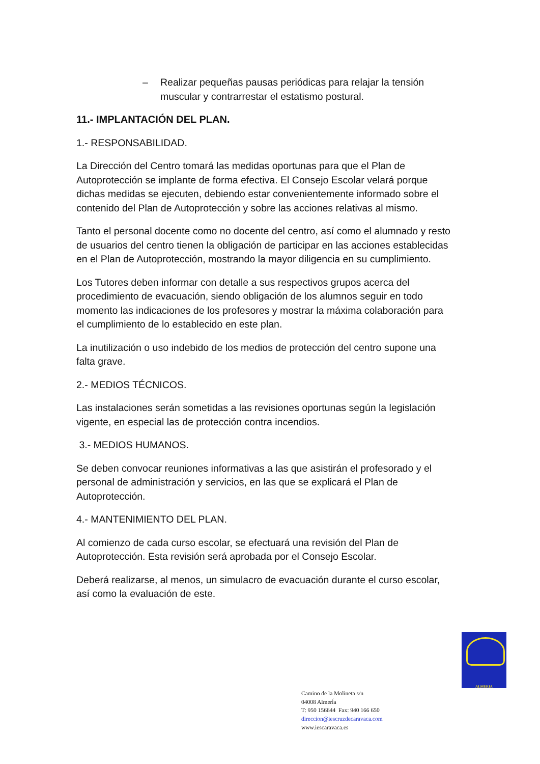– Realizar pequeñas pausas periódicas para relajar la tensión muscular y contrarrestar el estatismo postural.
11.- IMPLANTACIÓN DEL PLAN.
1.- RESPONSABILIDAD.
La Dirección del Centro tomará las medidas oportunas para que el Plan de Autoprotección se implante de forma efectiva. El Consejo Escolar velará porque dichas medidas se ejecuten, debiendo estar convenientemente informado sobre el contenido del Plan de Autoprotección y sobre las acciones relativas al mismo.
Tanto el personal docente como no docente del centro, así como el alumnado y resto de usuarios del centro tienen la obligación de participar en las acciones establecidas en el Plan de Autoprotección, mostrando la mayor diligencia en su cumplimiento.
Los Tutores deben informar con detalle a sus respectivos grupos acerca del procedimiento de evacuación, siendo obligación de los alumnos seguir en todo momento las indicaciones de los profesores y mostrar la máxima colaboración para el cumplimiento de lo establecido en este plan.
La inutilización o uso indebido de los medios de protección del centro supone una falta grave.
2.- MEDIOS TÉCNICOS.
Las instalaciones serán sometidas a las revisiones oportunas según la legislación vigente, en especial las de protección contra incendios.
3.- MEDIOS HUMANOS.
Se deben convocar reuniones informativas a las que asistirán el profesorado y el personal de administración y servicios, en las que se explicará el Plan de Autoprotección.
4.- MANTENIMIENTO DEL PLAN.
Al comienzo de cada curso escolar, se efectuará una revisión del Plan de Autoprotección. Esta revisión será aprobada por el Consejo Escolar.
Deberá realizarse, al menos, un simulacro de evacuación durante el curso escolar, así como la evaluación de este.
ALMERIA
Camino de la Molineta s/n
04008 Almerí́a
T: 950 156644 Fax: 940 166 650
direccion@iescruzdecaravaca.com
www.iescaravaca.es